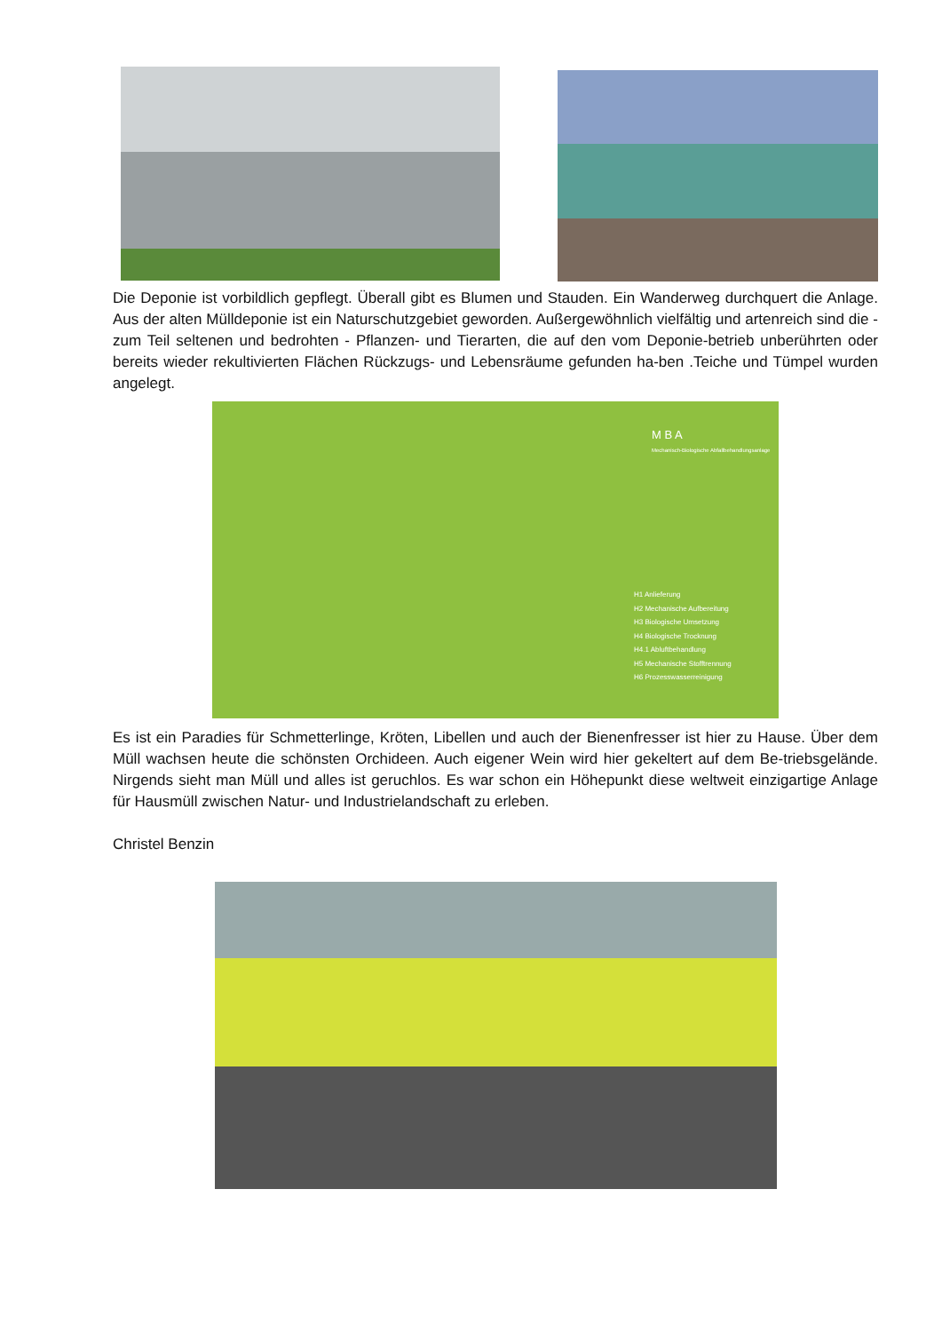Die Deponie ist vorbildlich gepflegt. Überall gibt es Blumen und Stauden. Ein Wanderweg durchquert die Anlage. Aus der alten Mülldeponie ist ein Naturschutzgebiet geworden. Außergewöhnlich vielfältig und artenreich sind die - zum Teil seltenen und bedrohten - Pflanzen- und Tierarten, die auf den vom Deponie-betrieb unberührten oder bereits wieder rekultivierten Flächen Rückzugs- und Lebensräume gefunden ha-ben .Teiche und Tümpel wurden angelegt.
M B A
Mechanisch-Biologische Abfallbehandlungsanlage
H1 Anlieferung
H2 Mechanische Aufbereitung
H3 Biologische Umsetzung
H4 Biologische Trocknung
H4.1 Abluftbehandlung
H5 Mechanische Stofftrennung
H6 Prozesswasserreinigung
Es ist ein Paradies für Schmetterlinge, Kröten, Libellen und auch der Bienenfresser ist hier zu Hause. Über dem Müll wachsen heute die schönsten Orchideen. Auch eigener Wein wird hier gekeltert auf dem Be-triebsgelände. Nirgends sieht man Müll und alles ist geruchlos. Es war schon ein Höhepunkt diese weltweit einzigartige Anlage für Hausmüll zwischen Natur- und Industrielandschaft zu erleben.
Christel Benzin